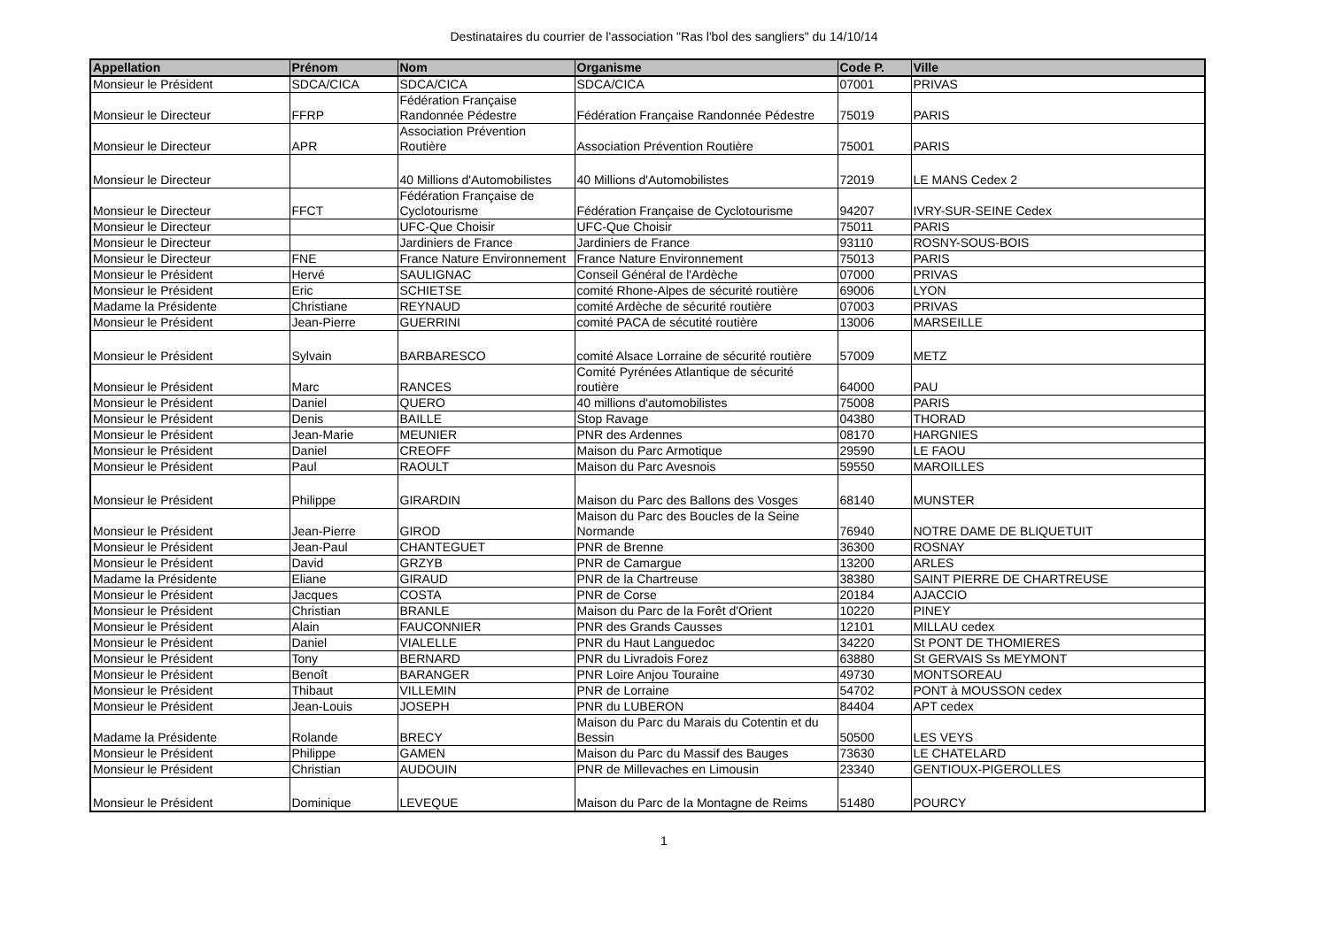Destinataires du courrier de l'association "Ras l'bol des sangliers" du 14/10/14
| Appellation | Prénom | Nom | Organisme | Code P. | Ville |
| --- | --- | --- | --- | --- | --- |
| Monsieur le Président | SDCA/CICA | SDCA/CICA | SDCA/CICA | 07001 | PRIVAS |
| Monsieur le Directeur | FFRP | Fédération Française Randonnée Pédestre | Fédération Française Randonnée Pédestre | 75019 | PARIS |
| Monsieur le Directeur | APR | Association Prévention Routière | Association Prévention Routière | 75001 | PARIS |
| Monsieur le Directeur | | 40 Millions d'Automobilistes | 40 Millions d'Automobilistes | 72019 | LE MANS Cedex 2 |
| Monsieur le Directeur | FFCT | Fédération Française de Cyclotourisme | Fédération Française de Cyclotourisme | 94207 | IVRY-SUR-SEINE Cedex |
| Monsieur le Directeur | | UFC-Que Choisir | UFC-Que Choisir | 75011 | PARIS |
| Monsieur le Directeur | | Jardiniers de France | Jardiniers de France | 93110 | ROSNY-SOUS-BOIS |
| Monsieur le Directeur | FNE | France Nature Environnement | France Nature Environnement | 75013 | PARIS |
| Monsieur le Président | Hervé | SAULIGNAC | Conseil Général de l'Ardèche | 07000 | PRIVAS |
| Monsieur le Président | Eric | SCHIETSE | comité Rhone-Alpes de sécurité routière | 69006 | LYON |
| Madame la Présidente | Christiane | REYNAUD | comité Ardèche de sécurité routière | 07003 | PRIVAS |
| Monsieur le Président | Jean-Pierre | GUERRINI | comité PACA de sécutité routière | 13006 | MARSEILLE |
| Monsieur le Président | Sylvain | BARBARESCO | comité Alsace Lorraine de sécurité routière | 57009 | METZ |
| Monsieur le Président | Marc | RANCES | Comité Pyrénées Atlantique de sécurité routière | 64000 | PAU |
| Monsieur le Président | Daniel | QUERO | 40 millions d'automobilistes | 75008 | PARIS |
| Monsieur le Président | Denis | BAILLE | Stop Ravage | 04380 | THORAD |
| Monsieur le Président | Jean-Marie | MEUNIER | PNR des Ardennes | 08170 | HARGNIES |
| Monsieur le Président | Daniel | CREOFF | Maison du Parc Armotique | 29590 | LE FAOU |
| Monsieur le Président | Paul | RAOULT | Maison du Parc Avesnois | 59550 | MAROILLES |
| Monsieur le Président | Philippe | GIRARDIN | Maison du Parc des Ballons des Vosges | 68140 | MUNSTER |
| Monsieur le Président | Jean-Pierre | GIROD | Maison du Parc des Boucles de la Seine Normande | 76940 | NOTRE DAME DE BLIQUETUIT |
| Monsieur le Président | Jean-Paul | CHANTEGUET | PNR de Brenne | 36300 | ROSNAY |
| Monsieur le Président | David | GRZYB | PNR de Camargue | 13200 | ARLES |
| Madame la Présidente | Eliane | GIRAUD | PNR de la Chartreuse | 38380 | SAINT PIERRE DE CHARTREUSE |
| Monsieur le Président | Jacques | COSTA | PNR de Corse | 20184 | AJACCIO |
| Monsieur le Président | Christian | BRANLE | Maison du Parc de la Forêt d'Orient | 10220 | PINEY |
| Monsieur le Président | Alain | FAUCONNIER | PNR des Grands Causses | 12101 | MILLAU cedex |
| Monsieur le Président | Daniel | VIALELLE | PNR du Haut Languedoc | 34220 | St PONT DE THOMIERES |
| Monsieur le Président | Tony | BERNARD | PNR du Livradois Forez | 63880 | St GERVAIS Ss MEYMONT |
| Monsieur le Président | Benoît | BARANGER | PNR Loire Anjou Touraine | 49730 | MONTSOREAU |
| Monsieur le Président | Thibaut | VILLEMIN | PNR de Lorraine | 54702 | PONT à MOUSSON cedex |
| Monsieur le Président | Jean-Louis | JOSEPH | PNR du LUBERON | 84404 | APT cedex |
| Madame la Présidente | Rolande | BRECY | Maison du Parc du Marais du Cotentin et du Bessin | 50500 | LES VEYS |
| Monsieur le Président | Philippe | GAMEN | Maison du Parc du Massif des Bauges | 73630 | LE CHATELARD |
| Monsieur le Président | Christian | AUDOUIN | PNR de Millevaches en Limousin | 23340 | GENTIOUX-PIGEROLLES |
| Monsieur le Président | Dominique | LEVEQUE | Maison du Parc de la Montagne de Reims | 51480 | POURCY |
1